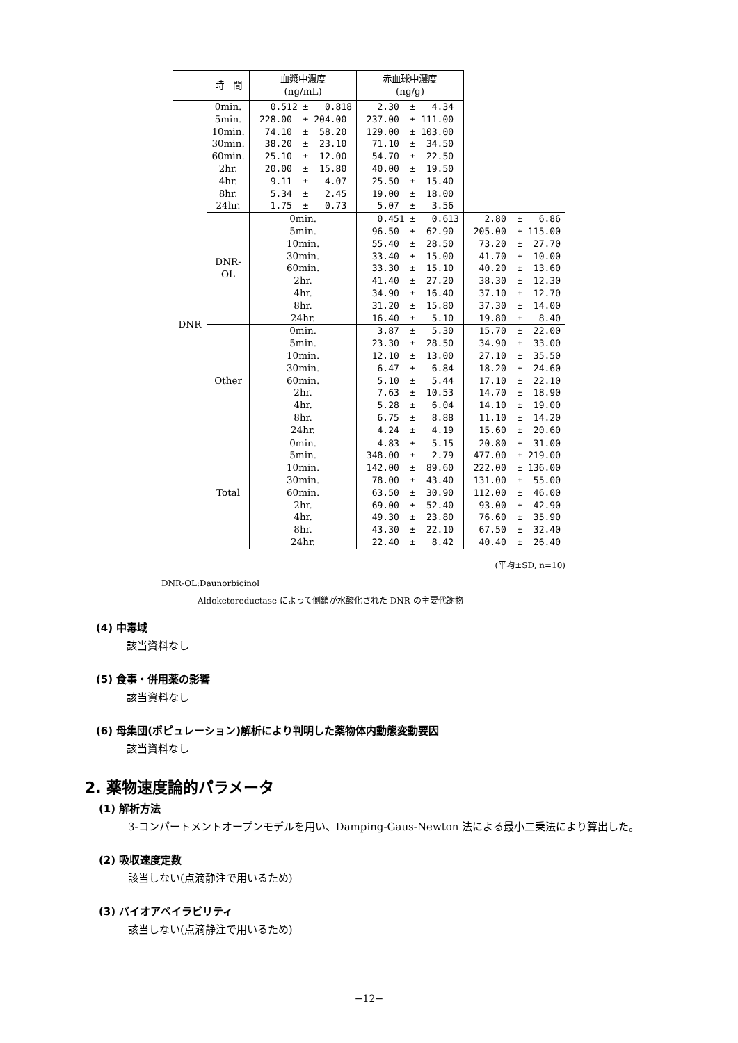| | 時 間 | 血漿中濃度 (ng/mL) | 赤血球中濃度 (ng/g) | |
| --- | --- | --- | --- | --- |
| DNR | 0min. 5min. 10min. 30min. 60min. 2hr. 4hr. 8hr. 24hr. | 0.512 ± 0.818 228.00 ± 204.00 74.10 ± 58.20 38.20 ± 23.10 25.10 ± 12.00 20.00 ± 15.80 9.11 ± 4.07 5.34 ± 2.45 1.75 ± 0.73 | 2.30 ± 4.34 237.00 ± 111.00 129.00 ± 103.00 71.10 ± 34.50 54.70 ± 22.50 40.00 ± 19.50 25.50 ± 15.40 19.00 ± 18.00 5.07 ± 3.56 | |
| | DNR-OL | 0min. 5min. 10min. 30min. 60min. 2hr. 4hr. 8hr. 24hr. | 0.451 ± 0.613 96.50 ± 62.90 55.40 ± 28.50 33.40 ± 15.00 33.30 ± 15.10 41.40 ± 27.20 34.90 ± 16.40 31.20 ± 15.80 16.40 ± 5.10 | 2.80 ± 6.86 205.00 ± 115.00 73.20 ± 27.70 41.70 ± 10.00 40.20 ± 13.60 38.30 ± 12.30 37.10 ± 12.70 37.30 ± 14.00 19.80 ± 8.40 |
| | Other | 0min. 5min. 10min. 30min. 60min. 2hr. 4hr. 8hr. 24hr. | 3.87 ± 5.30 23.30 ± 28.50 12.10 ± 13.00 6.47 ± 6.84 5.10 ± 5.44 7.63 ± 10.53 5.28 ± 6.04 6.75 ± 8.88 4.24 ± 4.19 | 15.70 ± 22.00 34.90 ± 33.00 27.10 ± 35.50 18.20 ± 24.60 17.10 ± 22.10 14.70 ± 18.90 14.10 ± 19.00 11.10 ± 14.20 15.60 ± 20.60 |
| | Total | 0min. 5min. 10min. 30min. 60min. 2hr. 4hr. 8hr. 24hr. | 4.83 ± 5.15 348.00 ± 2.79 142.00 ± 89.60 78.00 ± 43.40 63.50 ± 30.90 69.00 ± 52.40 49.30 ± 23.80 43.30 ± 22.10 22.40 ± 8.42 | 20.80 ± 31.00 477.00 ± 219.00 222.00 ± 136.00 131.00 ± 55.00 112.00 ± 46.00 93.00 ± 42.90 76.60 ± 35.90 67.50 ± 32.40 40.40 ± 26.40 |
(平均±SD, n=10)
DNR-OL:Daunorbicinol
Aldoketoreductase によって側鎖が水酸化された DNR の主要代謝物
(4) 中毒域
該当資料なし
(5) 食事・併用薬の影響
該当資料なし
(6) 母集団(ポピュレーション)解析により判明した薬物体内動態変動要因
該当資料なし
2. 薬物速度論的パラメータ
(1) 解析方法
3-コンパートメントオープンモデルを用い、Damping-Gaus-Newton 法による最小二乗法により算出した。
(2) 吸収速度定数
該当しない(点滴静注で用いるため)
(3) バイオアベイラビリティ
該当しない(点滴静注で用いるため)
−12−